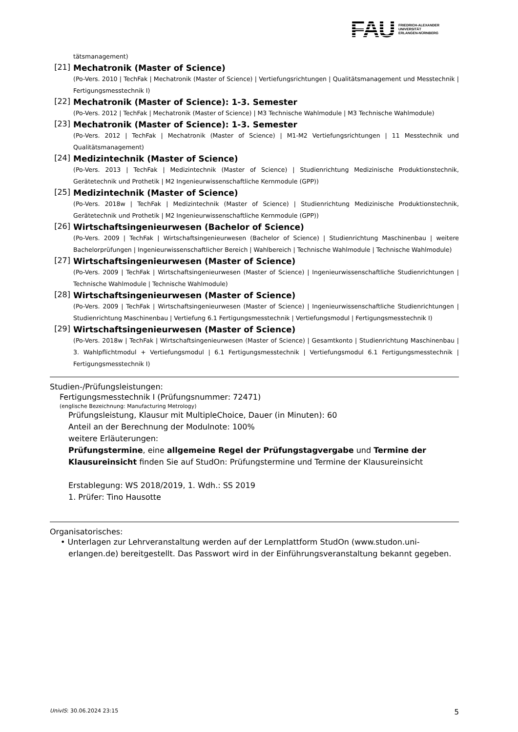FAU FRIEDRICH-ALEXANDER
UNIVERSITÄT
ERLANGEN-NÜRNBERG
tätsmanagement)
[21]
Mechatronik (Master of Science)
(Po-Vers. 2010 | TechFak | Mechatronik (Master of Science) | Vertiefungsrichtungen | Qualitätsmanagement und Messtechnik | Fertigungsmesstechnik I)
[22]
Mechatronik (Master of Science): 1-3. Semester
(Po-Vers. 2012 | TechFak | Mechatronik (Master of Science) | M3 Technische Wahlmodule | M3 Technische Wahlmodule)
[23]
Mechatronik (Master of Science): 1-3. Semester
(Po-Vers. 2012 | TechFak | Mechatronik (Master of Science) | M1-M2 Vertiefungsrichtungen | 11 Messtechnik und Qualitätsmanagement)
[24]
Medizintechnik (Master of Science)
(Po-Vers. 2013 | TechFak | Medizintechnik (Master of Science) | Studienrichtung Medizinische Produktionstechnik, Gerätetechnik und Prothetik | M2 Ingenieurwissenschaftliche Kernmodule (GPP))
[25]
Medizintechnik (Master of Science)
(Po-Vers. 2018w | TechFak | Medizintechnik (Master of Science) | Studienrichtung Medizinische Produktionstechnik, Gerätetechnik und Prothetik | M2 Ingenieurwissenschaftliche Kernmodule (GPP))
[26]
Wirtschaftsingenieurwesen (Bachelor of Science)
(Po-Vers. 2009 | TechFak | Wirtschaftsingenieurwesen (Bachelor of Science) | Studienrichtung Maschinenbau | weitere Bachelorprüfungen | Ingenieurwissenschaftlicher Bereich | Wahlbereich | Technische Wahlmodule | Technische Wahlmodule)
[27]
Wirtschaftsingenieurwesen (Master of Science)
(Po-Vers. 2009 | TechFak | Wirtschaftsingenieurwesen (Master of Science) | Ingenieurwissenschaftliche Studienrichtungen | Technische Wahlmodule | Technische Wahlmodule)
[28]
Wirtschaftsingenieurwesen (Master of Science)
(Po-Vers. 2009 | TechFak | Wirtschaftsingenieurwesen (Master of Science) | Ingenieurwissenschaftliche Studienrichtungen | Studienrichtung Maschinenbau | Vertiefung 6.1 Fertigungsmesstechnik | Vertiefungsmodul | Fertigungsmesstechnik I)
[29]
Wirtschaftsingenieurwesen (Master of Science)
(Po-Vers. 2018w | TechFak | Wirtschaftsingenieurwesen (Master of Science) | Gesamtkonto | Studienrichtung Maschinenbau | 3. Wahlpflichtmodul + Vertiefungsmodul | 6.1 Fertigungsmesstechnik | Vertiefungsmodul 6.1 Fertigungsmesstechnik | Fertigungsmesstechnik I)
Studien-/Prüfungsleistungen:
Fertigungsmesstechnik I (Prüfungsnummer: 72471)
(englische Bezeichnung: Manufacturing Metrology)
Prüfungsleistung, Klausur mit MultipleChoice, Dauer (in Minuten): 60
Anteil an der Berechnung der Modulnote: 100%
weitere Erläuterungen:
Prüfungstermine, eine allgemeine Regel der Prüfungstagvergabe und Termine der Klausureinsicht finden Sie auf StudOn: Prüfungstermine und Termine der Klausureinsicht
Erstablegung: WS 2018/2019, 1. Wdh.: SS 2019
1. Prüfer: Tino Hausotte
Organisatorisches:
• Unterlagen zur Lehrveranstaltung werden auf der Lernplattform StudOn (www.studon.uni-erlangen.de) bereitgestellt. Das Passwort wird in der Einführungsveranstaltung bekannt gegeben.
UnivIS: 30.06.2024 23:15 5